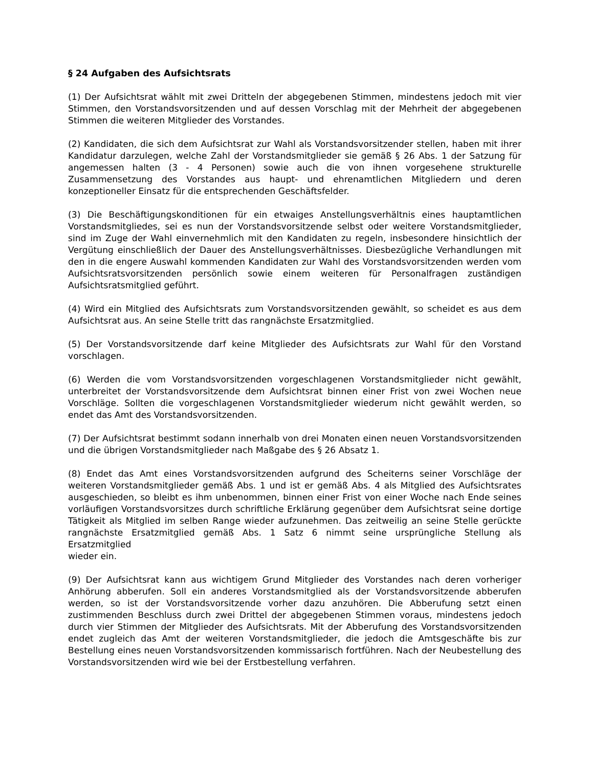§ 24 Aufgaben des Aufsichtsrats
(1) Der Aufsichtsrat wählt mit zwei Dritteln der abgegebenen Stimmen, mindestens jedoch mit vier Stimmen, den Vorstandsvorsitzenden und auf dessen Vorschlag mit der Mehrheit der abgegebenen Stimmen die weiteren Mitglieder des Vorstandes.
(2) Kandidaten, die sich dem Aufsichtsrat zur Wahl als Vorstandsvorsitzender stellen, haben mit ihrer Kandidatur darzulegen, welche Zahl der Vorstandsmitglieder sie gemäß § 26 Abs. 1 der Satzung für angemessen halten (3 - 4 Personen) sowie auch die von ihnen vorgesehene strukturelle Zusammensetzung des Vorstandes aus haupt- und ehrenamtlichen Mitgliedern und deren konzeptioneller Einsatz für die entsprechenden Geschäftsfelder.
(3) Die Beschäftigungskonditionen für ein etwaiges Anstellungsverhältnis eines hauptamtlichen Vorstandsmitgliedes, sei es nun der Vorstandsvorsitzende selbst oder weitere Vorstandsmitglieder, sind im Zuge der Wahl einvernehmlich mit den Kandidaten zu regeln, insbesondere hinsichtlich der Vergütung einschließlich der Dauer des Anstellungsverhältnisses. Diesbezügliche Verhandlungen mit den in die engere Auswahl kommenden Kandidaten zur Wahl des Vorstandsvorsitzenden werden vom Aufsichtsratsvorsitzenden persönlich sowie einem weiteren für Personalfragen zuständigen Aufsichtsratsmitglied geführt.
(4) Wird ein Mitglied des Aufsichtsrats zum Vorstandsvorsitzenden gewählt, so scheidet es aus dem Aufsichtsrat aus. An seine Stelle tritt das rangnächste Ersatzmitglied.
(5) Der Vorstandsvorsitzende darf keine Mitglieder des Aufsichtsrats zur Wahl für den Vorstand vorschlagen.
(6) Werden die vom Vorstandsvorsitzenden vorgeschlagenen Vorstandsmitglieder nicht gewählt, unterbreitet der Vorstandsvorsitzende dem Aufsichtsrat binnen einer Frist von zwei Wochen neue Vorschläge. Sollten die vorgeschlagenen Vorstandsmitglieder wiederum nicht gewählt werden, so endet das Amt des Vorstandsvorsitzenden.
(7) Der Aufsichtsrat bestimmt sodann innerhalb von drei Monaten einen neuen Vorstandsvorsitzenden und die übrigen Vorstandsmitglieder nach Maßgabe des § 26 Absatz 1.
(8) Endet das Amt eines Vorstandsvorsitzenden aufgrund des Scheiterns seiner Vorschläge der weiteren Vorstandsmitglieder gemäß Abs. 1 und ist er gemäß Abs. 4 als Mitglied des Aufsichtsrates ausgeschieden, so bleibt es ihm unbenommen, binnen einer Frist von einer Woche nach Ende seines vorläufigen Vorstandsvorsitzes durch schriftliche Erklärung gegenüber dem Aufsichtsrat seine dortige Tätigkeit als Mitglied im selben Range wieder aufzunehmen. Das zeitweilig an seine Stelle gerückte rangnächste Ersatzmitglied gemäß Abs. 1 Satz 6 nimmt seine ursprüngliche Stellung als Ersatzmitglied
wieder ein.
(9) Der Aufsichtsrat kann aus wichtigem Grund Mitglieder des Vorstandes nach deren vorheriger Anhörung abberufen. Soll ein anderes Vorstandsmitglied als der Vorstandsvorsitzende abberufen werden, so ist der Vorstandsvorsitzende vorher dazu anzuhören. Die Abberufung setzt einen zustimmenden Beschluss durch zwei Drittel der abgegebenen Stimmen voraus, mindestens jedoch durch vier Stimmen der Mitglieder des Aufsichtsrats. Mit der Abberufung des Vorstandsvorsitzenden endet zugleich das Amt der weiteren Vorstandsmitglieder, die jedoch die Amtsgeschäfte bis zur Bestellung eines neuen Vorstandsvorsitzenden kommissarisch fortführen. Nach der Neubestellung des Vorstandsvorsitzenden wird wie bei der Erstbestellung verfahren.